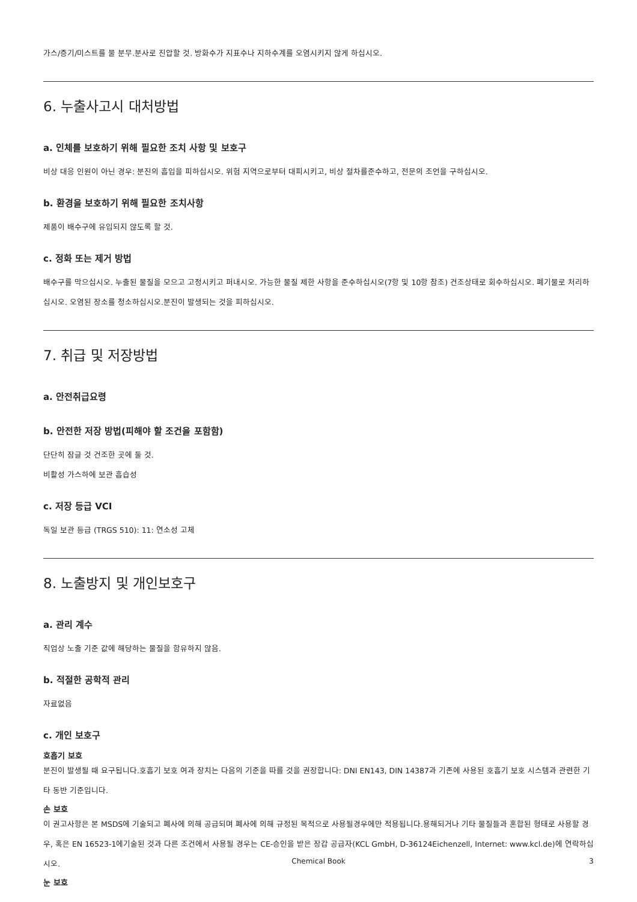가스/증기/미스트를 물 분무.분사로 진압할 것. 방화수가 지표수나 지하수계를 오염시키지 않게 하십시오.
6. 누출사고시 대처방법
a. 인체를 보호하기 위해 필요한 조치 사항 및 보호구
비상 대응 인원이 아닌 경우: 분진의 흡입을 피하십시오. 위험 지역으로부터 대피시키고, 비상 절차를준수하고, 전문의 조언을 구하십시오.
b. 환경을 보호하기 위해 필요한 조치사항
제품이 배수구에 유입되지 않도록 할 것.
c. 정화 또는 제거 방법
배수구를 막으십시오. 누출된 물질을 모으고 고정시키고 퍼내시오. 가능한 물질 제한 사항을 준수하십시오(7항 및 10항 참조) 건조상태로 회수하십시오. 폐기물로 처리하십시오. 오염된 장소를 청소하십시오.분진이 발생되는 것을 피하십시오.
7. 취급 및 저장방법
a. 안전취급요령
b. 안전한 저장 방법(피해야 할 조건을 포함함)
단단히 잠글 것 건조한 곳에 둘 것.
비활성 가스하에 보관 흡습성
c. 저장 등급 VCI
독일 보관 등급 (TRGS 510): 11: 연소성 고체
8. 노출방지 및 개인보호구
a. 관리 계수
직업상 노출 기준 값에 해당하는 물질을 함유하지 않음.
b. 적절한 공학적 관리
자료없음
c. 개인 보호구
호흡기 보호
분진이 발생될 때 요구됩니다.호흡기 보호 여과 장치는 다음의 기준을 따를 것을 권장합니다: DNI EN143, DIN 14387과 기존에 사용된 호흡기 보호 시스템과 관련한 기타 동반 기준입니다.
손 보호
이 권고사항은 본 MSDS에 기술되고 폐사에 의해 공급되며 폐사에 의해 규정된 목적으로 사용될경우에만 적용됩니다.용해되거나 기타 물질들과 혼합된 형태로 사용할 경우, 혹은 EN 16523-1에기술된 것과 다른 조건에서 사용될 경우는 CE-승인을 받은 장갑 공급자(KCL GmbH, D-36124Eichenzell, Internet: www.kcl.de)에 연락하십시오.
눈 보호
Chemical Book 3